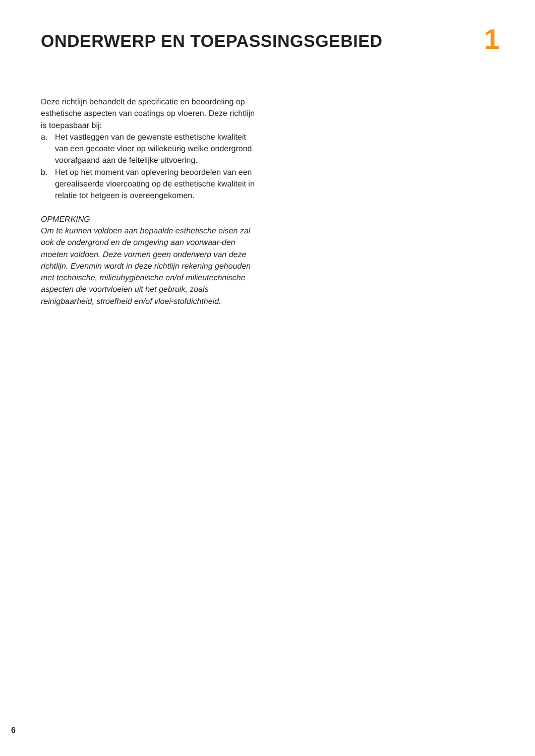ONDERWERP EN TOEPASSINGSGEBIED
1
Deze richtlijn behandelt de specificatie en beoordeling op esthetische aspecten van coatings op vloeren. Deze richtlijn is toepasbaar bij:
a. Het vastleggen van de gewenste esthetische kwaliteit van een gecoate vloer op willekeurig welke ondergrond voorafgaand aan de feitelijke uitvoering.
b. Het op het moment van oplevering beoordelen van een gerealiseerde vloercoating op de esthetische kwaliteit in relatie tot hetgeen is overeengekomen.
OPMERKING
Om te kunnen voldoen aan bepaalde esthetische eisen zal ook de ondergrond en de omgeving aan voorwaar-den moeten voldoen. Deze vormen geen onderwerp van deze richtlijn. Evenmin wordt in deze richtlijn rekening gehouden met technische, milieuhygiënische en/of milieutechnische aspecten die voortvloeien uit het gebruik, zoals reinigbaarheid, stroefheid en/of vloei-stofdichtheid.
6